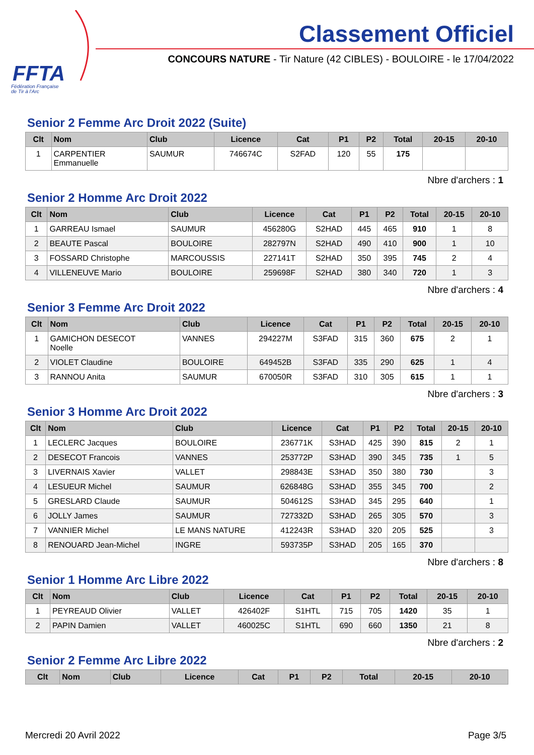FFTA
Fédération Française
de Tir à l'Arc
Classement Officiel
CONCOURS NATURE - Tir Nature (42 CIBLES) - BOULOIRE - le 17/04/2022
Senior 2 Femme Arc Droit 2022 (Suite)
| Clt | Nom | Club | Licence | Cat | P1 | P2 | Total | 20-15 | 20-10 |
| --- | --- | --- | --- | --- | --- | --- | --- | --- | --- |
| 1 | CARPENTIER Emmanuelle | SAUMUR | 746674C | S2FAD | 120 | 55 | 175 | | |
Nbre d'archers : 1
Senior 2 Homme Arc Droit 2022
| Clt | Nom | Club | Licence | Cat | P1 | P2 | Total | 20-15 | 20-10 |
| --- | --- | --- | --- | --- | --- | --- | --- | --- | --- |
| 1 | GARREAU Ismael | SAUMUR | 456280G | S2HAD | 445 | 465 | 910 | 1 | 8 |
| 2 | BEAUTE Pascal | BOULOIRE | 282797N | S2HAD | 490 | 410 | 900 | 1 | 10 |
| 3 | FOSSARD Christophe | MARCOUSSIS | 227141T | S2HAD | 350 | 395 | 745 | 2 | 4 |
| 4 | VILLENEUVE Mario | BOULOIRE | 259698F | S2HAD | 380 | 340 | 720 | 1 | 3 |
Nbre d'archers : 4
Senior 3 Femme Arc Droit 2022
| Clt | Nom | Club | Licence | Cat | P1 | P2 | Total | 20-15 | 20-10 |
| --- | --- | --- | --- | --- | --- | --- | --- | --- | --- |
| 1 | GAMICHON DESECOT Noelle | VANNES | 294227M | S3FAD | 315 | 360 | 675 | 2 | 1 |
| 2 | VIOLET Claudine | BOULOIRE | 649452B | S3FAD | 335 | 290 | 625 | 1 | 4 |
| 3 | RANNOU Anita | SAUMUR | 670050R | S3FAD | 310 | 305 | 615 | 1 | 1 |
Nbre d'archers : 3
Senior 3 Homme Arc Droit 2022
| Clt | Nom | Club | Licence | Cat | P1 | P2 | Total | 20-15 | 20-10 |
| --- | --- | --- | --- | --- | --- | --- | --- | --- | --- |
| 1 | LECLERC Jacques | BOULOIRE | 236771K | S3HAD | 425 | 390 | 815 | 2 | 1 |
| 2 | DESECOT Francois | VANNES | 253772P | S3HAD | 390 | 345 | 735 | 1 | 5 |
| 3 | LIVERNAIS Xavier | VALLET | 298843E | S3HAD | 350 | 380 | 730 | | 3 |
| 4 | LESUEUR Michel | SAUMUR | 626848G | S3HAD | 355 | 345 | 700 | | 2 |
| 5 | GRESLARD Claude | SAUMUR | 504612S | S3HAD | 345 | 295 | 640 | | 1 |
| 6 | JOLLY James | SAUMUR | 727332D | S3HAD | 265 | 305 | 570 | | 3 |
| 7 | VANNIER Michel | LE MANS NATURE | 412243R | S3HAD | 320 | 205 | 525 | | 3 |
| 8 | RENOUARD Jean-Michel | INGRE | 593735P | S3HAD | 205 | 165 | 370 | | |
Nbre d'archers : 8
Senior 1 Homme Arc Libre 2022
| Clt | Nom | Club | Licence | Cat | P1 | P2 | Total | 20-15 | 20-10 |
| --- | --- | --- | --- | --- | --- | --- | --- | --- | --- |
| 1 | PEYREAUD Olivier | VALLET | 426402F | S1HTL | 715 | 705 | 1420 | 35 | 1 |
| 2 | PAPIN Damien | VALLET | 460025C | S1HTL | 690 | 660 | 1350 | 21 | 8 |
Nbre d'archers : 2
Senior 2 Femme Arc Libre 2022
| Clt | Nom | Club | Licence | Cat | P1 | P2 | Total | 20-15 | 20-10 |
| --- | --- | --- | --- | --- | --- | --- | --- | --- | --- |
Mercredi 20 Avril 2022 Page 3/5